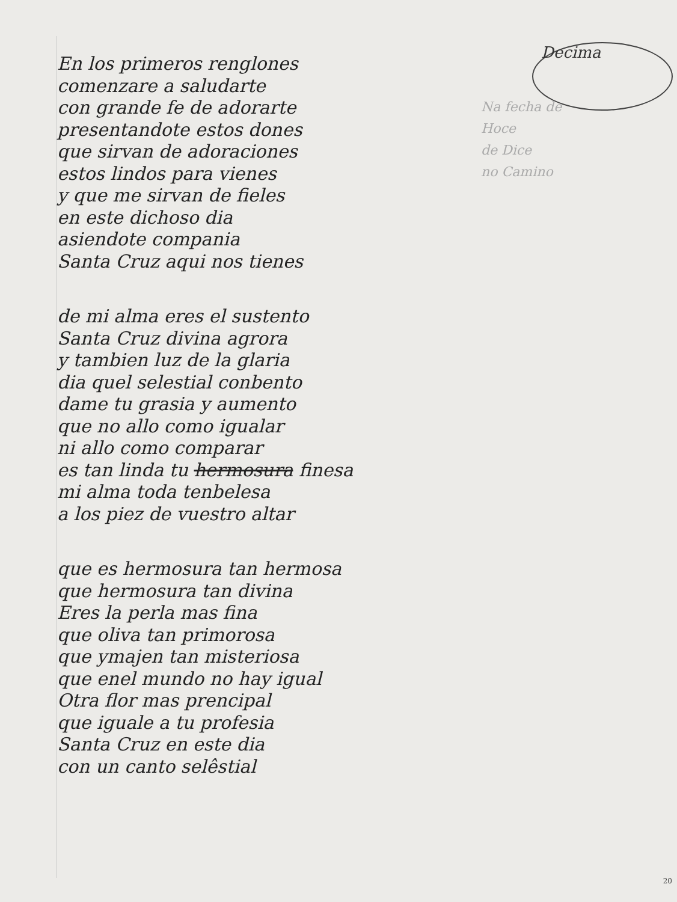Decima
Na fecha de
Hoce
de Dice
no Camino
En los primeros renglones
comenzare a saludarte
con grande fe de adorarte
presentandote estos dones
que sirvan de adoraciones
estos lindos para vienes
y que me sirvan de fieles
en este dichoso dia
asiendote compania
Santa Cruz aqui nos tienes
de mi alma eres el sustento
Santa Cruz divina agrora
y tambien luz de la glaria
dia quel selestial conbento
dame tu grasia y aumento
que no allo como igualar
ni allo como comparar
es tan linda tu hermosura finesa
mi alma toda tenbelesa
a los piez de vuestro altar
que es hermosura tan hermosa
que hermosura tan divina
Eres la perla mas fina
que oliva tan primorosa
que ymajen tan misteriosa
que enel mundo no hay igual
Otra flor mas prencipal
que iguale a tu profesia
Santa Cruz en este dia
con un canto selêstial
20